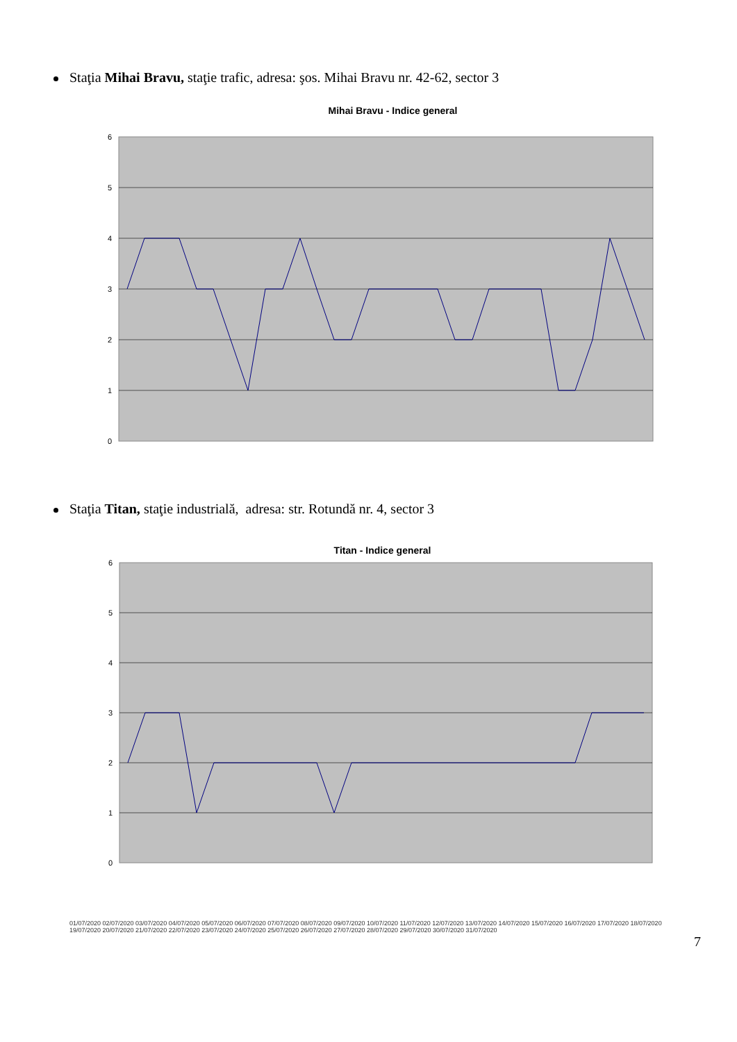Staţia Mihai Bravu, staţie trafic, adresa: şos. Mihai Bravu nr. 42-62, sector 3
Mihai Bravu - Indice general
6
5
4
3
2
1
0
Staţia Titan, staţie industrială, adresa: str. Rotundă nr. 4, sector 3
Titan - Indice general
6
5
4
3
2
1
0
01/07/2020 02/07/2020 03/07/2020 04/07/2020 05/07/2020 06/07/2020 07/07/2020 08/07/2020 09/07/2020 10/07/2020 11/07/2020 12/07/2020 13/07/2020 14/07/2020 15/07/2020 16/07/2020 17/07/2020 18/07/2020 19/07/2020 20/07/2020 21/07/2020 22/07/2020 23/07/2020 24/07/2020 25/07/2020 26/07/2020 27/07/2020 28/07/2020 29/07/2020 30/07/2020 31/07/2020
7